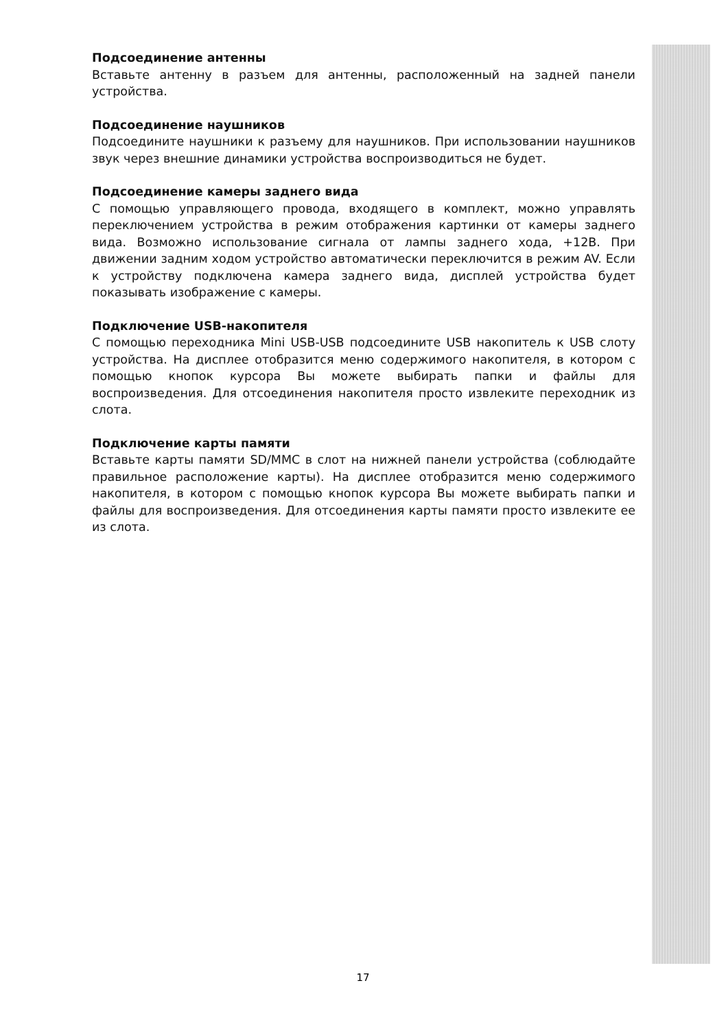Подсоединение антенны
Вставьте антенну в разъем для антенны, расположенный на задней панели устройства.
Подсоединение наушников
Подсоедините наушники к разъему для наушников. При использовании наушников звук через внешние динамики устройства воспроизводиться не будет.
Подсоединение камеры заднего вида
С помощью управляющего провода, входящего в комплект, можно управлять переключением устройства в режим отображения картинки от камеры заднего вида. Возможно использование сигнала от лампы заднего хода, +12В. При движении задним ходом устройство автоматически переключится в режим AV. Если к устройству подключена камера заднего вида, дисплей устройства будет показывать изображение с камеры.
Подключение USB-накопителя
С помощью переходника Mini USB-USB подсоедините USB накопитель к USB слоту устройства. На дисплее отобразится меню содержимого накопителя, в котором с помощью кнопок курсора Вы можете выбирать папки и файлы для воспроизведения. Для отсоединения накопителя просто извлеките переходник из слота.
Подключение карты памяти
Вставьте карты памяти SD/MMC в слот на нижней панели устройства (соблюдайте правильное расположение карты). На дисплее отобразится меню содержимого накопителя, в котором с помощью кнопок курсора Вы можете выбирать папки и файлы для воспроизведения. Для отсоединения карты памяти просто извлеките ее из слота.
17